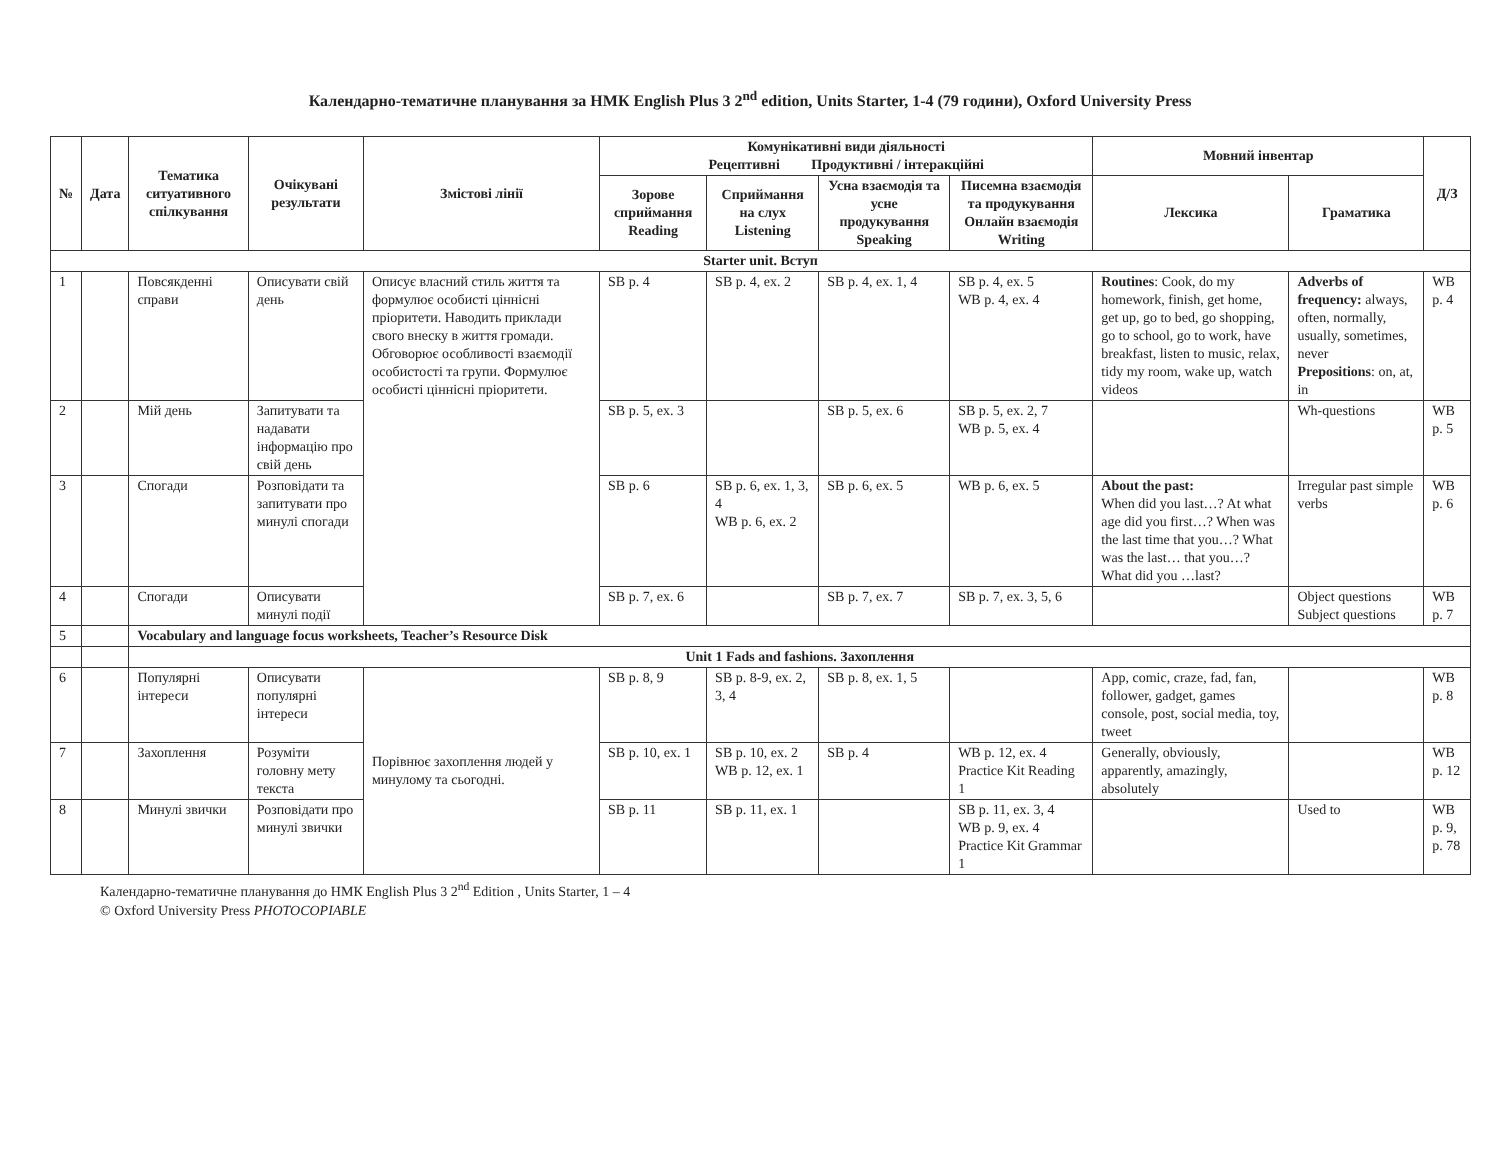Календарно-тематичне планування за НМК English Plus 3 2<sup>nd</sup> edition, Units Starter, 1-4 (79 години), Oxford University Press
| № | Дата | Тематика ситуативного спілкування | Очікувані результати | Змістові лінії | Комунікативні види діяльності Рецептивні Продуктивні / інтеракційні | | | | Мовний інвентар | | Д/З |
| --- | --- | --- | --- | --- | --- | --- | --- | --- | --- | --- | --- |
| | | | | | Зорове сприймання Reading | Сприймання на слух Listening | Усна взаємодія та усне продукування Speaking | Писемна взаємодія та продукування Онлайн взаємодія Writing | Лексика | Граматика | |
| Starter unit. Вступ | | | | | | | | | | | |
| 1 | | Повсякденні справи | Описувати свій день | Описує власний стиль життя та формулює особисті ціннісні пріоритети. Наводить приклади свого внеску в життя громади. Обговорює особливості взаємодії особистості та групи. Формулює особисті ціннісні пріоритети. | SB p. 4 | SB p. 4, ex. 2 | SB p. 4, ex. 1, 4 | SB p. 4, ex. 5 WB p. 4, ex. 4 | Routines : Cook, do my homework, finish, get home, get up, go to bed, go shopping, go to school, go to work, have breakfast, listen to music, relax, tidy my room, wake up, watch videos | Adverbs of frequency: always, often, normally, usually, sometimes, never Prepositions : on, at, in | WB p. 4 |
| 2 | | Мій день | Запитувати та надавати інформацію про свій день | | SB p. 5, ex. 3 | | SB p. 5, ex. 6 | SB p. 5, ex. 2, 7 WB p. 5, ex. 4 | | Wh-questions | WB p. 5 |
| 3 | | Спогади | Розповідати та запитувати про минулі спогади | | SB p. 6 | SB p. 6, ex. 1, 3, 4 WB p. 6, ex. 2 | SB p. 6, ex. 5 | WB p. 6, ex. 5 | About the past: When did you last…? At what age did you first…? When was the last time that you…? What was the last… that you…? What did you …last? | Irregular past simple verbs | WB p. 6 |
| 4 | | Спогади | Описувати минулі події | | SB p. 7, ex. 6 | | SB p. 7, ex. 7 | SB p. 7, ex. 3, 5, 6 | | Object questions Subject questions | WB p. 7 |
| 5 | | Vocabulary and language focus worksheets, Teacher’s Resource Disk | | | | | | | | | |
| | | Unit 1 Fads and fashions. Захоплення | | | | | | | | | |
| 6 | | Популярні інтереси | Описувати популярні інтереси | Порівнює захоплення людей у минулому та сьогодні. | SB p. 8, 9 | SB p. 8-9, ex. 2, 3, 4 | SB p. 8, ex. 1, 5 | | App, comic, craze, fad, fan, follower, gadget, games console, post, social media, toy, tweet | | WB p. 8 |
| 7 | | Захоплення | Розуміти головну мету текста | | SB p. 10, ex. 1 | SB p. 10, ex. 2 WB p. 12, ex. 1 | SB p. 4 | WB p. 12, ex. 4 Practice Kit Reading 1 | Generally, obviously, apparently, amazingly, absolutely | | WB p. 12 |
| 8 | | Минулі звички | Розповідати про минулі звички | | SB p. 11 | SB p. 11, ex. 1 | | SB p. 11, ex. 3, 4 WB p. 9, ex. 4 Practice Kit Grammar 1 | | Used to | WB p. 9, p. 78 |
Календарно-тематичне планування до НМК English Plus 3 2<sup>nd</sup> Edition , Units Starter, 1 – 4
© Oxford University Press PHOTOCOPIABLE